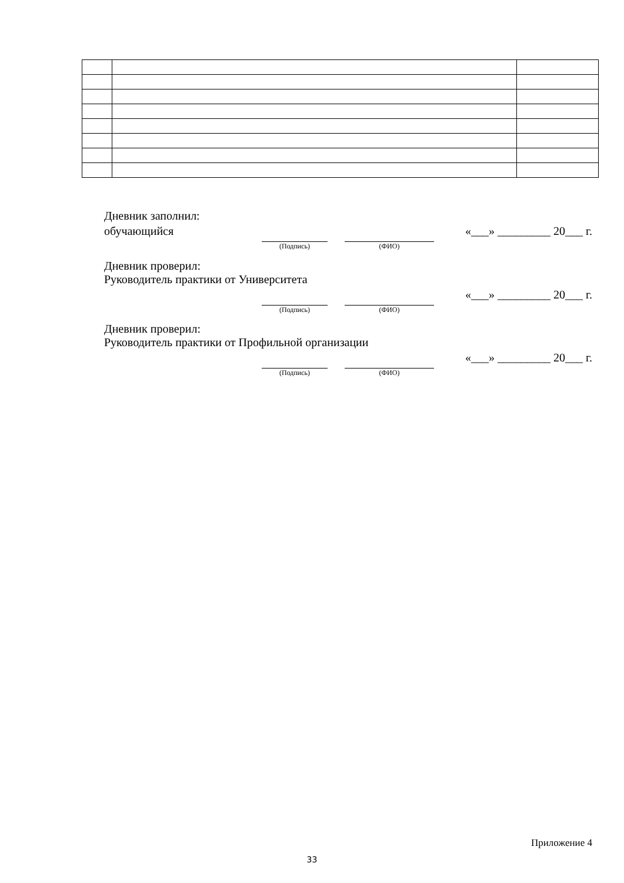Дневник заполнил:
обучающийся «___» _________ 20___ г.
(Подпись) (ФИО)
Дневник проверил:
Руководитель практики от Университета
«___» _________ 20___ г.
(Подпись) (ФИО)
Дневник проверил:
Руководитель практики от Профильной организации
«___» _________ 20___ г.
(Подпись) (ФИО)
Приложение 4
33